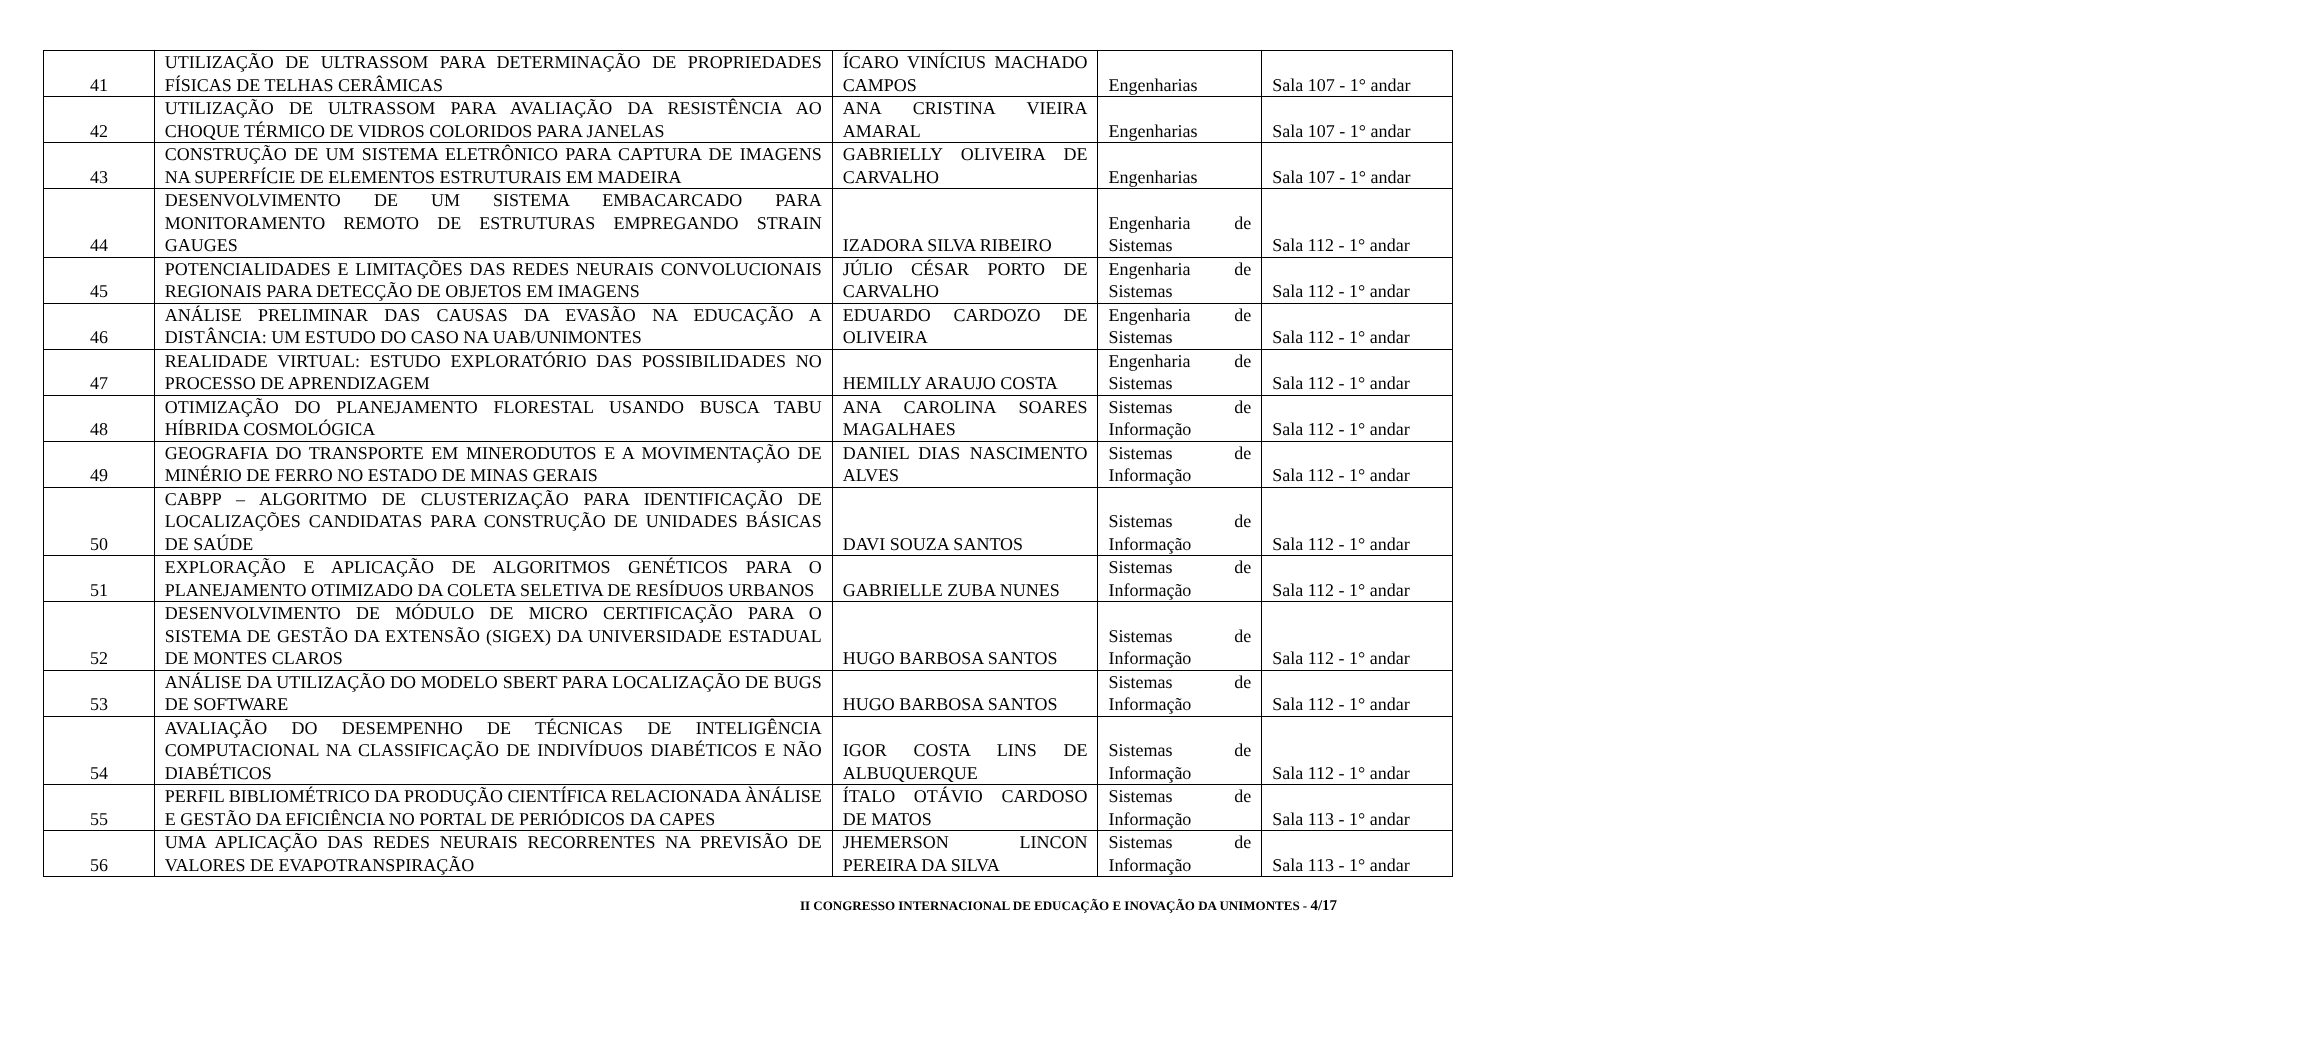| 41 | UTILIZAÇÃO DE ULTRASSOM PARA DETERMINAÇÃO DE PROPRIEDADES FÍSICAS DE TELHAS CERÂMICAS | ÍCARO VINÍCIUS MACHADO CAMPOS | Engenharias | Sala 107 - 1° andar |
| 42 | UTILIZAÇÃO DE ULTRASSOM PARA AVALIAÇÃO DA RESISTÊNCIA AO CHOQUE TÉRMICO DE VIDROS COLORIDOS PARA JANELAS | ANA CRISTINA VIEIRA AMARAL | Engenharias | Sala 107 - 1° andar |
| 43 | CONSTRUÇÃO DE UM SISTEMA ELETRÔNICO PARA CAPTURA DE IMAGENS NA SUPERFÍCIE DE ELEMENTOS ESTRUTURAIS EM MADEIRA | GABRIELLY OLIVEIRA DE CARVALHO | Engenharias | Sala 107 - 1° andar |
| 44 | DESENVOLVIMENTO DE UM SISTEMA EMBACARCADO PARA MONITORAMENTO REMOTO DE ESTRUTURAS EMPREGANDO STRAIN GAUGES | IZADORA SILVA RIBEIRO | Engenharia de Sistemas | Sala 112 - 1° andar |
| 45 | POTENCIALIDADES E LIMITAÇÕES DAS REDES NEURAIS CONVOLUCIONAIS REGIONAIS PARA DETECÇÃO DE OBJETOS EM IMAGENS | JÚLIO CÉSAR PORTO DE CARVALHO | Engenharia de Sistemas | Sala 112 - 1° andar |
| 46 | ANÁLISE PRELIMINAR DAS CAUSAS DA EVASÃO NA EDUCAÇÃO A DISTÂNCIA: UM ESTUDO DO CASO NA UAB/UNIMONTES | EDUARDO CARDOZO DE OLIVEIRA | Engenharia de Sistemas | Sala 112 - 1° andar |
| 47 | REALIDADE VIRTUAL: ESTUDO EXPLORATÓRIO DAS POSSIBILIDADES NO PROCESSO DE APRENDIZAGEM | HEMILLY ARAUJO COSTA | Engenharia de Sistemas | Sala 112 - 1° andar |
| 48 | OTIMIZAÇÃO DO PLANEJAMENTO FLORESTAL USANDO BUSCA TABU HÍBRIDA COSMOLÓGICA | ANA CAROLINA SOARES MAGALHAES | Sistemas de Informação | Sala 112 - 1° andar |
| 49 | GEOGRAFIA DO TRANSPORTE EM MINERODUTOS E A MOVIMENTAÇÃO DE MINÉRIO DE FERRO NO ESTADO DE MINAS GERAIS | DANIEL DIAS NASCIMENTO ALVES | Sistemas de Informação | Sala 112 - 1° andar |
| 50 | CABPP – ALGORITMO DE CLUSTERIZAÇÃO PARA IDENTIFICAÇÃO DE LOCALIZAÇÕES CANDIDATAS PARA CONSTRUÇÃO DE UNIDADES BÁSICAS DE SAÚDE | DAVI SOUZA SANTOS | Sistemas de Informação | Sala 112 - 1° andar |
| 51 | EXPLORAÇÃO E APLICAÇÃO DE ALGORITMOS GENÉTICOS PARA O PLANEJAMENTO OTIMIZADO DA COLETA SELETIVA DE RESÍDUOS URBANOS | GABRIELLE ZUBA NUNES | Sistemas de Informação | Sala 112 - 1° andar |
| 52 | DESENVOLVIMENTO DE MÓDULO DE MICRO CERTIFICAÇÃO PARA O SISTEMA DE GESTÃO DA EXTENSÃO (SIGEX) DA UNIVERSIDADE ESTADUAL DE MONTES CLAROS | HUGO BARBOSA SANTOS | Sistemas de Informação | Sala 112 - 1° andar |
| 53 | ANÁLISE DA UTILIZAÇÃO DO MODELO SBERT PARA LOCALIZAÇÃO DE BUGS DE SOFTWARE | HUGO BARBOSA SANTOS | Sistemas de Informação | Sala 112 - 1° andar |
| 54 | AVALIAÇÃO DO DESEMPENHO DE TÉCNICAS DE INTELIGÊNCIA COMPUTACIONAL NA CLASSIFICAÇÃO DE INDIVÍDUOS DIABÉTICOS E NÃO DIABÉTICOS | IGOR COSTA LINS DE ALBUQUERQUE | Sistemas de Informação | Sala 112 - 1° andar |
| 55 | PERFIL BIBLIOMÉTRICO DA PRODUÇÃO CIENTÍFICA RELACIONADA ÀNÁLISE E GESTÃO DA EFICIÊNCIA NO PORTAL DE PERIÓDICOS DA CAPES | ÍTALO OTÁVIO CARDOSO DE MATOS | Sistemas de Informação | Sala 113 - 1° andar |
| 56 | UMA APLICAÇÃO DAS REDES NEURAIS RECORRENTES NA PREVISÃO DE VALORES DE EVAPOTRANSPIRAÇÃO | JHEMERSON LINCON PEREIRA DA SILVA | Sistemas de Informação | Sala 113 - 1° andar |
II CONGRESSO INTERNACIONAL DE EDUCAÇÃO E INOVAÇÃO DA UNIMONTES - 4/17